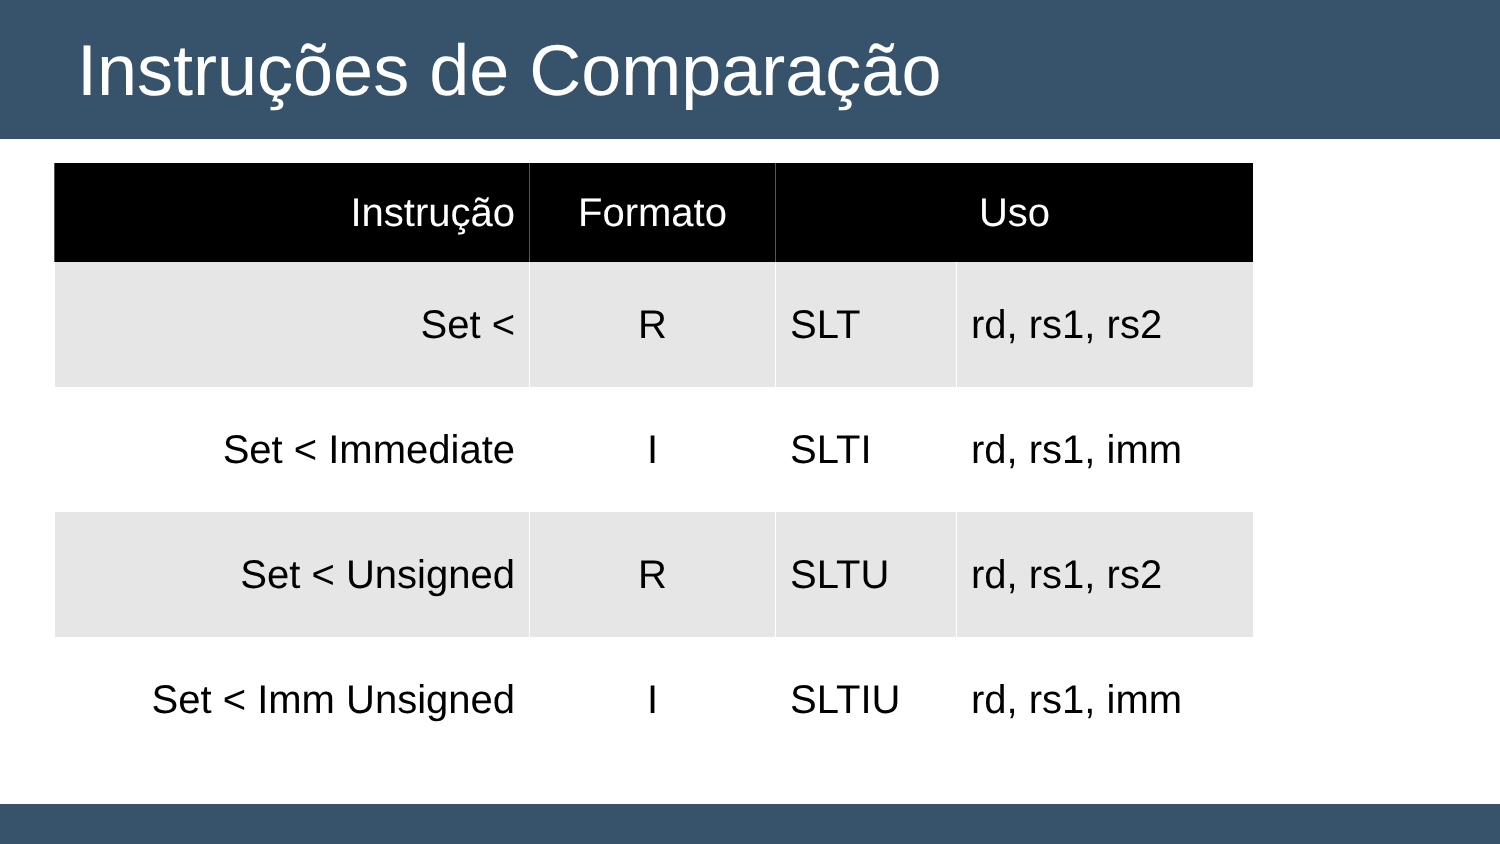Instruções de Comparação
| Instrução | Formato | Uso | |
| --- | --- | --- | --- |
| Set < | R | SLT | rd, rs1, rs2 |
| Set < Immediate | I | SLTI | rd, rs1, imm |
| Set < Unsigned | R | SLTU | rd, rs1, rs2 |
| Set < Imm Unsigned | I | SLTIU | rd, rs1, imm |